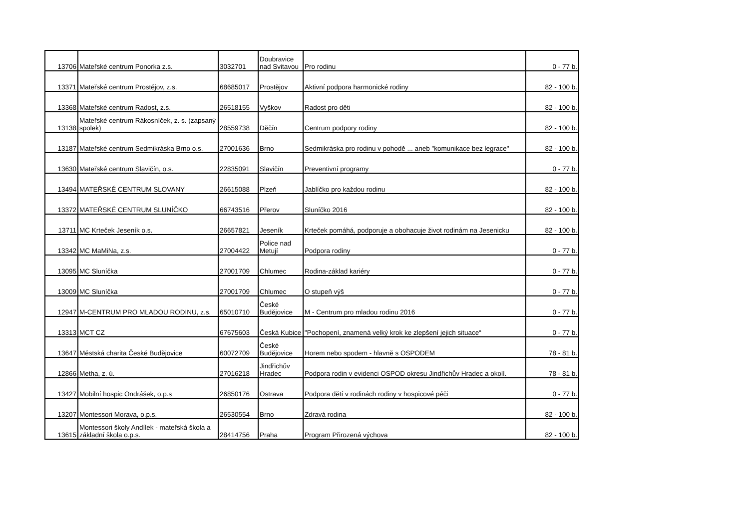| 13706 | Mateřské centrum Ponorka z.s. | 3032701 | Doubravice nad Svitavou | Pro rodinu | 0 - 77 b. |
| 13371 | Mateřské centrum Prostějov, z.s. | 68685017 | Prostějov | Aktivní podpora harmonické rodiny | 82 - 100 b. |
| 13368 | Mateřské centrum Radost, z.s. | 26518155 | Vyškov | Radost pro děti | 82 - 100 b. |
| 13138 | Mateřské centrum Rákosníček, z. s. (zapsaný spolek) | 28559738 | Děčín | Centrum podpory rodiny | 82 - 100 b. |
| 13187 | Mateřské centrum Sedmikráska Brno o.s. | 27001636 | Brno | Sedmikráska pro rodinu v pohodě ... aneb "komunikace bez legrace" | 82 - 100 b. |
| 13630 | Mateřské centrum Slavičín, o.s. | 22835091 | Slavičín | Preventivní programy | 0 - 77 b. |
| 13494 | MATEŘSKÉ CENTRUM SLOVANY | 26615088 | Plzeň | Jablíčko pro každou rodinu | 82 - 100 b. |
| 13372 | MATEŘSKÉ CENTRUM SLUNÍČKO | 66743516 | Přerov | Sluníčko 2016 | 82 - 100 b. |
| 13711 | MC Krteček Jeseník o.s. | 26657821 | Jeseník | Krteček pomáhá, podporuje a obohacuje život rodinám na Jesenicku | 82 - 100 b. |
| 13342 | MC MaMiNa, z.s. | 27004422 | Police nad Metují | Podpora rodiny | 0 - 77 b. |
| 13095 | MC Sluníčka | 27001709 | Chlumec | Rodina-základ kariéry | 0 - 77 b. |
| 13009 | MC Sluníčka | 27001709 | Chlumec | O stupeň výš | 0 - 77 b. |
| 12947 | M-CENTRUM PRO MLADOU RODINU, z.s. | 65010710 | České Budějovice | M - Centrum pro mladou rodinu 2016 | 0 - 77 b. |
| 13313 | MCT CZ | 67675603 | Česká Kubice | "Pochopení, znamená velký krok ke zlepšení jejich situace“ | 0 - 77 b. |
| 13647 | Městská charita České Budějovice | 60072709 | České Budějovice | Horem nebo spodem - hlavně s OSPODEM | 78 - 81 b. |
| 12866 | Metha, z. ú. | 27016218 | Jindřichův Hradec | Podpora rodin v evidenci OSPOD okresu Jindřichův Hradec a okolí. | 78 - 81 b. |
| 13427 | Mobilní hospic Ondrášek, o.p.s | 26850176 | Ostrava | Podpora dětí v rodinách rodiny v hospicové péči | 0 - 77 b. |
| 13207 | Montessori Morava, o.p.s. | 26530554 | Brno | Zdravá rodina | 82 - 100 b. |
| 13615 | Montessori školy Andílek - mateřská škola a základní škola o.p.s. | 28414756 | Praha | Program Přirozená výchova | 82 - 100 b. |